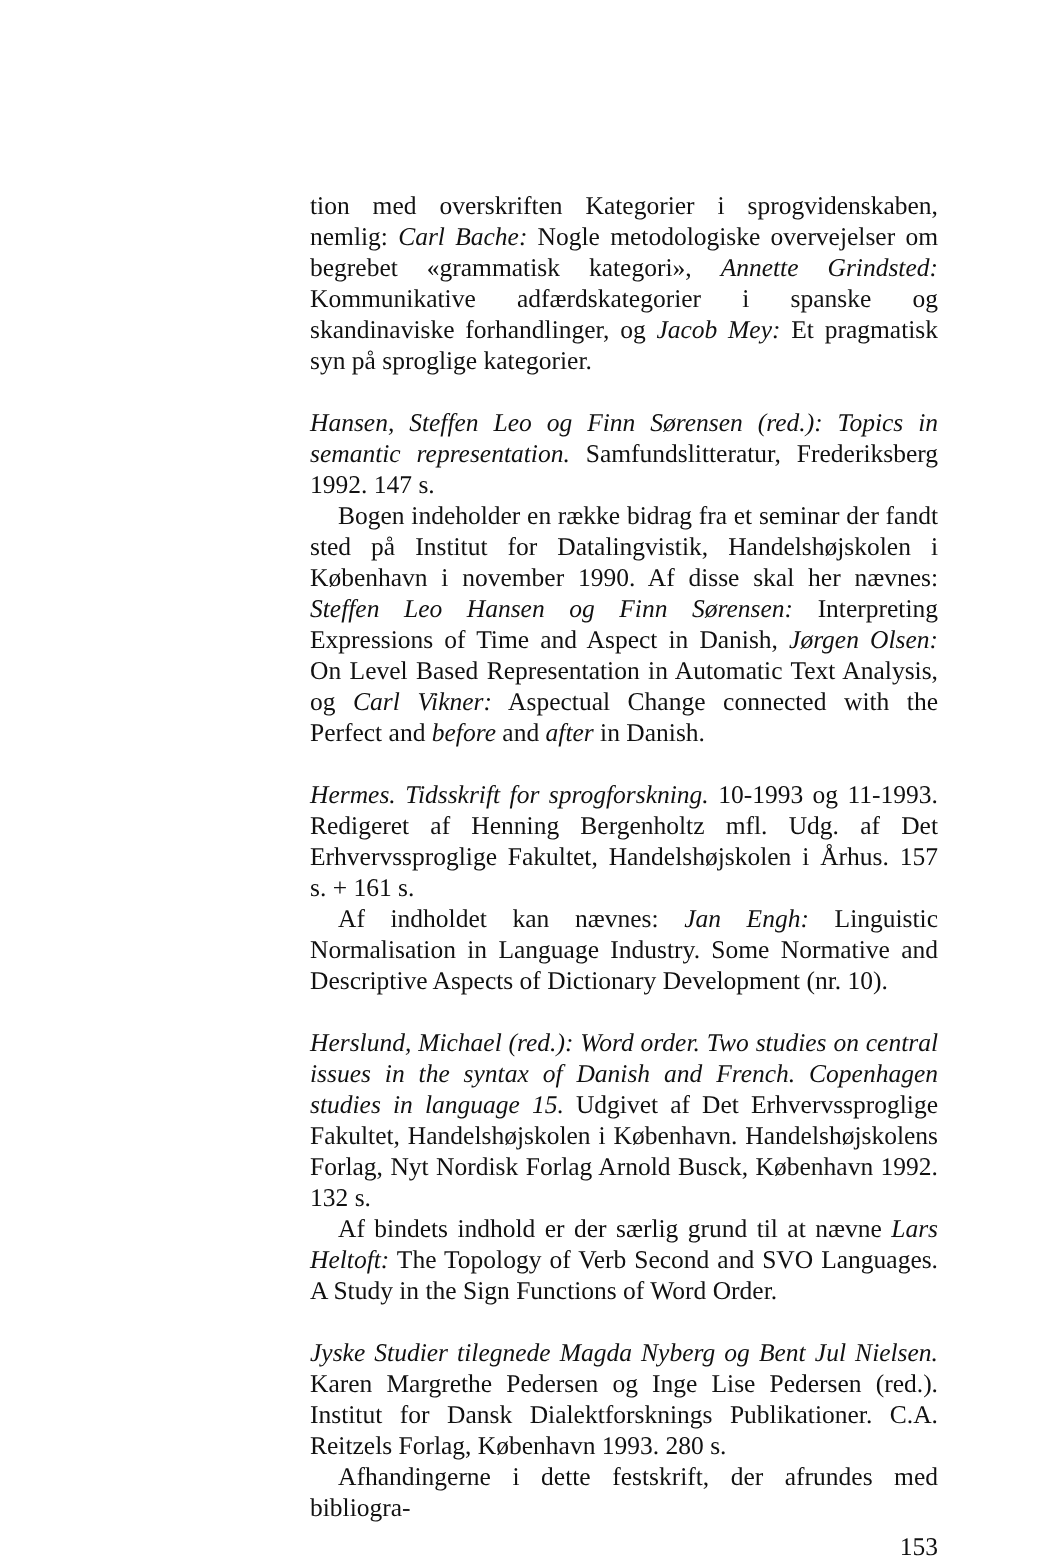tion med overskriften Kategorier i sprogvidenskaben, nemlig: Carl Bache: Nogle metodologiske overvejelser om begrebet «grammatisk kategori», Annette Grindsted: Kommunikative adfærdskategorier i spanske og skandinaviske forhandlinger, og Jacob Mey: Et pragmatisk syn på sproglige kategorier.
Hansen, Steffen Leo og Finn Sørensen (red.): Topics in semantic representation. Samfundslitteratur, Frederiksberg 1992. 147 s.
Bogen indeholder en række bidrag fra et seminar der fandt sted på Institut for Datalingvistik, Handelshøjskolen i København i november 1990. Af disse skal her nævnes: Steffen Leo Hansen og Finn Sørensen: Interpreting Expressions of Time and Aspect in Danish, Jørgen Olsen: On Level Based Representation in Automatic Text Analysis, og Carl Vikner: Aspectual Change connected with the Perfect and before and after in Danish.
Hermes. Tidsskrift for sprogforskning. 10-1993 og 11-1993. Redigeret af Henning Bergenholtz mfl. Udg. af Det Erhvervssproglige Fakultet, Handelshøjskolen i Århus. 157 s. + 161 s.
Af indholdet kan nævnes: Jan Engh: Linguistic Normalisation in Language Industry. Some Normative and Descriptive Aspects of Dictionary Development (nr. 10).
Herslund, Michael (red.): Word order. Two studies on central issues in the syntax of Danish and French. Copenhagen studies in language 15. Udgivet af Det Erhvervssproglige Fakultet, Handelshøjskolen i København. Handelshøjskolens Forlag, Nyt Nordisk Forlag Arnold Busck, København 1992. 132 s.
Af bindets indhold er der særlig grund til at nævne Lars Heltoft: The Topology of Verb Second and SVO Languages. A Study in the Sign Functions of Word Order.
Jyske Studier tilegnede Magda Nyberg og Bent Jul Nielsen. Karen Margrethe Pedersen og Inge Lise Pedersen (red.). Institut for Dansk Dialektforsknings Publikationer. C.A. Reitzels Forlag, København 1993. 280 s.
Afhandingerne i dette festskrift, der afrundes med bibliogra-
153